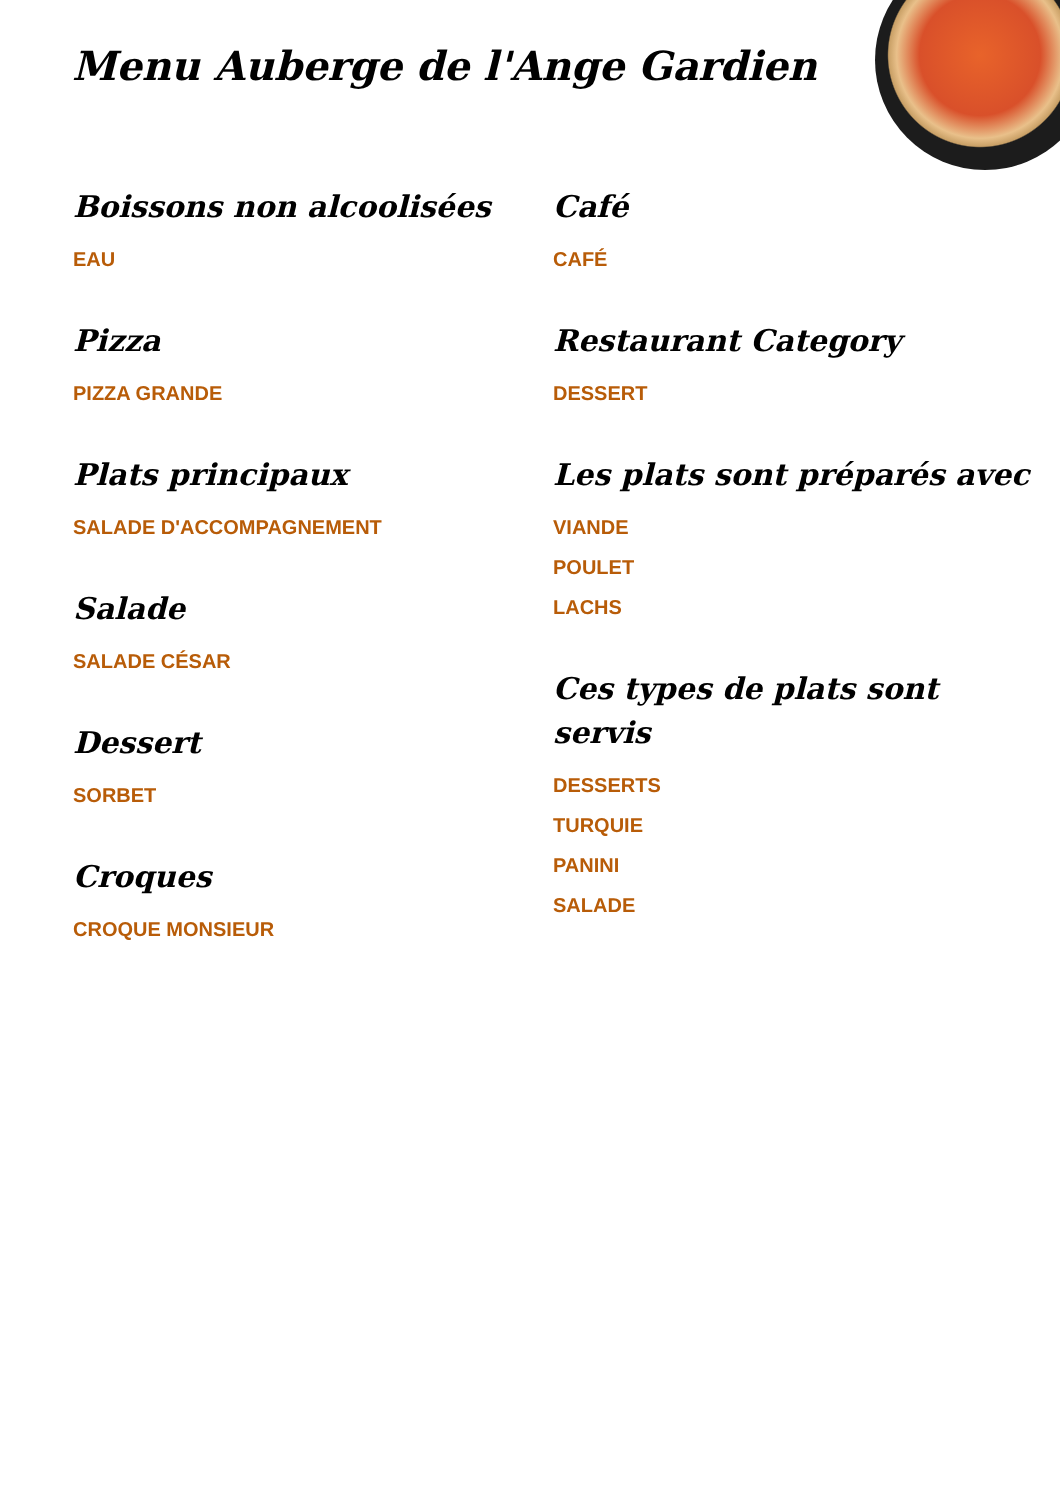Menu Auberge de l'Ange Gardien
Boissons non alcoolisées
EAU
Pizza
PIZZA GRANDE
Plats principaux
SALADE D'ACCOMPAGNEMENT
Salade
SALADE CÉSAR
Dessert
SORBET
Croques
CROQUE MONSIEUR
Café
CAFÉ
Restaurant Category
DESSERT
Les plats sont préparés avec
VIANDE
POULET
LACHS
Ces types de plats sont servis
DESSERTS
TURQUIE
PANINI
SALADE